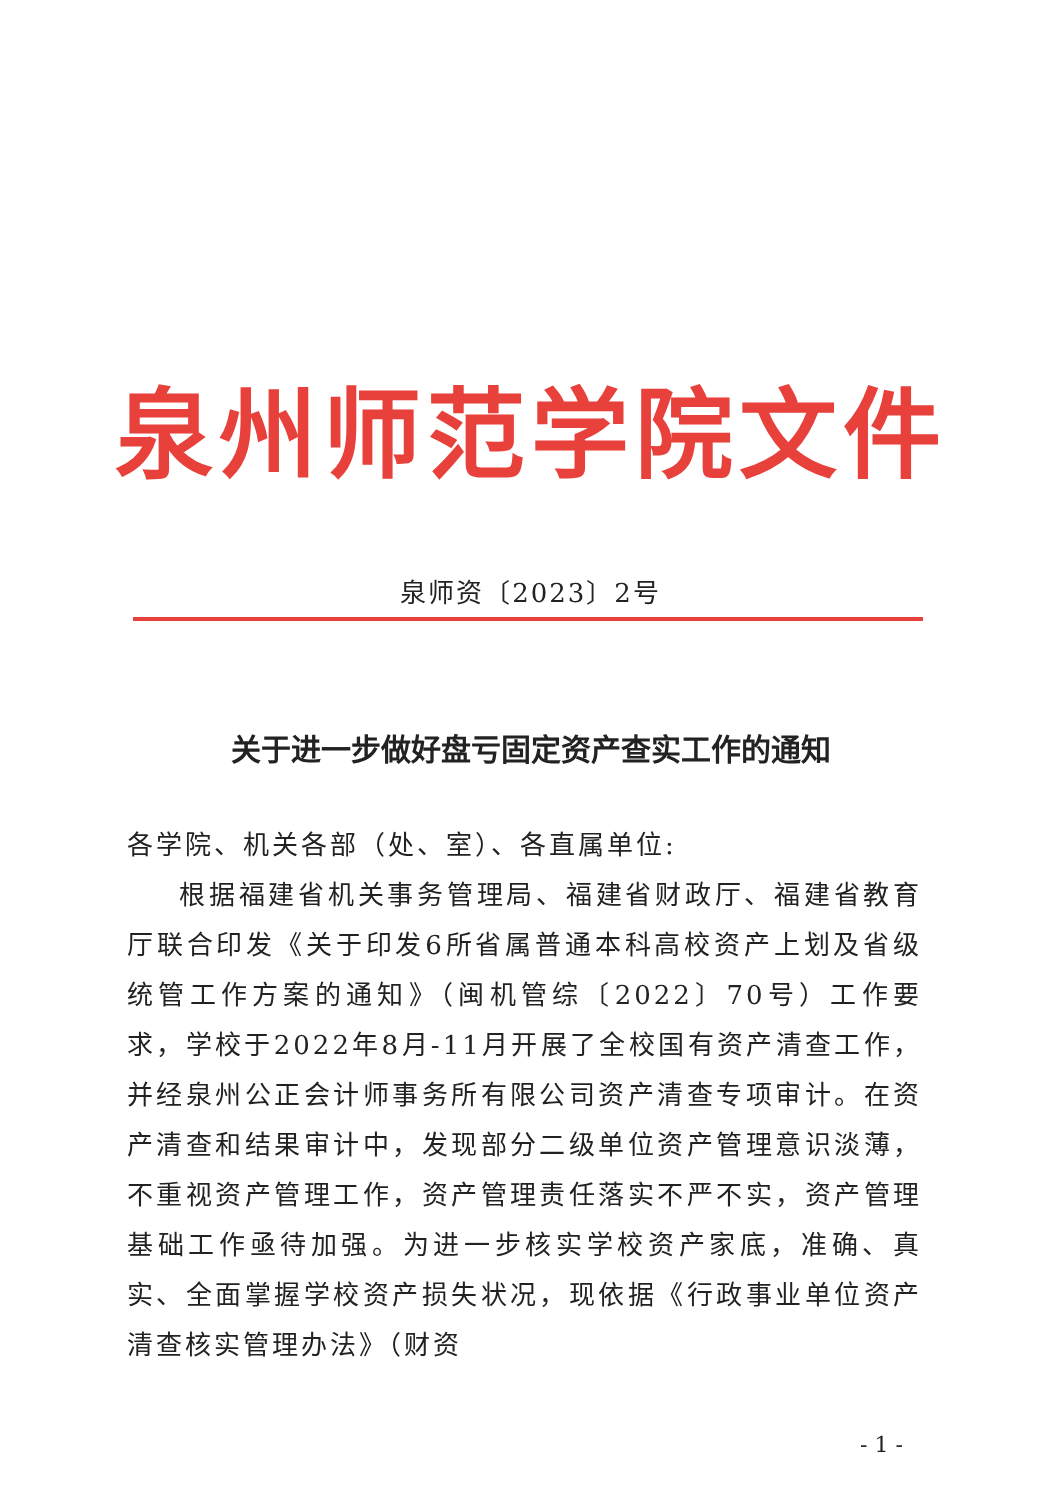泉州师范学院文件
泉师资〔2023〕2号
关于进一步做好盘亏固定资产查实工作的通知
各学院、机关各部（处、室）、各直属单位:
根据福建省机关事务管理局、福建省财政厅、福建省教育厅联合印发《关于印发6所省属普通本科高校资产上划及省级统管工作方案的通知》（闽机管综〔2022〕70号）工作要求，学校于2022年8月-11月开展了全校国有资产清查工作，并经泉州公正会计师事务所有限公司资产清查专项审计。在资产清查和结果审计中，发现部分二级单位资产管理意识淡薄，不重视资产管理工作，资产管理责任落实不严不实，资产管理基础工作亟待加强。为进一步核实学校资产家底，准确、真实、全面掌握学校资产损失状况，现依据《行政事业单位资产清查核实管理办法》（财资
- 1 -